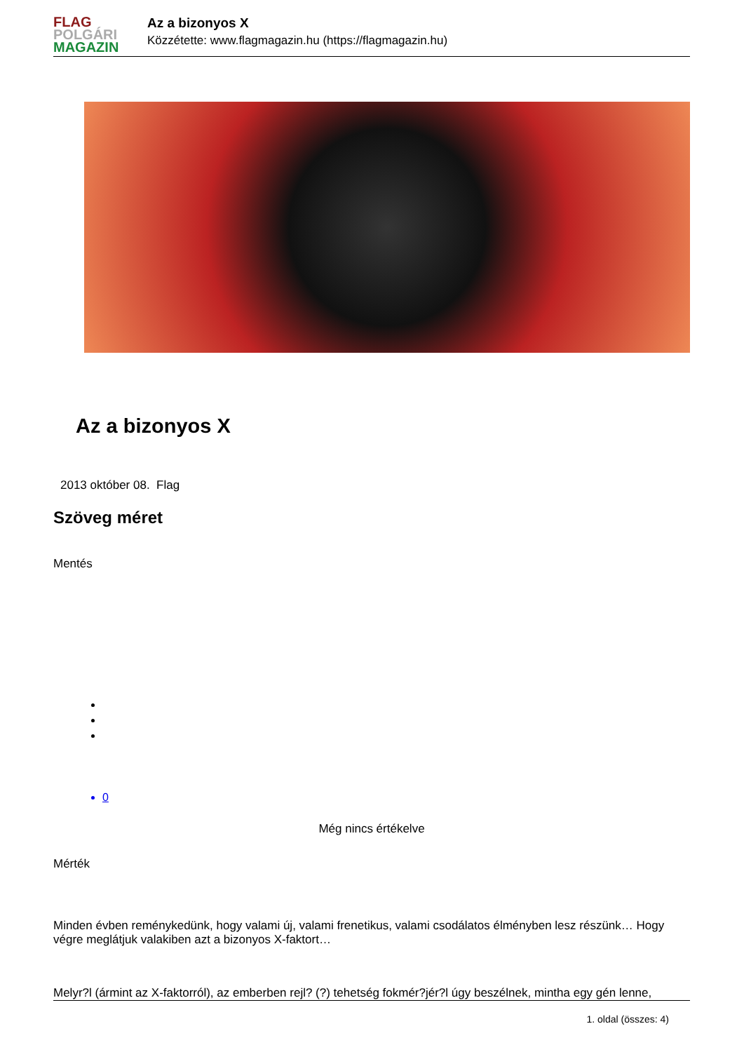FLAG
POLGÁRI
MAGAZIN
Az a bizonyos X
Közzétette: www.flagmagazin.hu (https://flagmagazin.hu)
Az a bizonyos X
2013 október 08. Flag
Szöveg méret
Mentés
0
Még nincs értékelve
Mérték
Minden évben reménykedünk, hogy valami új, valami frenetikus, valami csodálatos élményben lesz részünk… Hogy végre meglátjuk valakiben azt a bizonyos X-faktort…
Melyr?l (ármint az X-faktorról), az emberben rejl? (?) tehetség fokmér?jér?l úgy beszélnek, mintha egy gén lenne,
1. oldal (összes: 4)